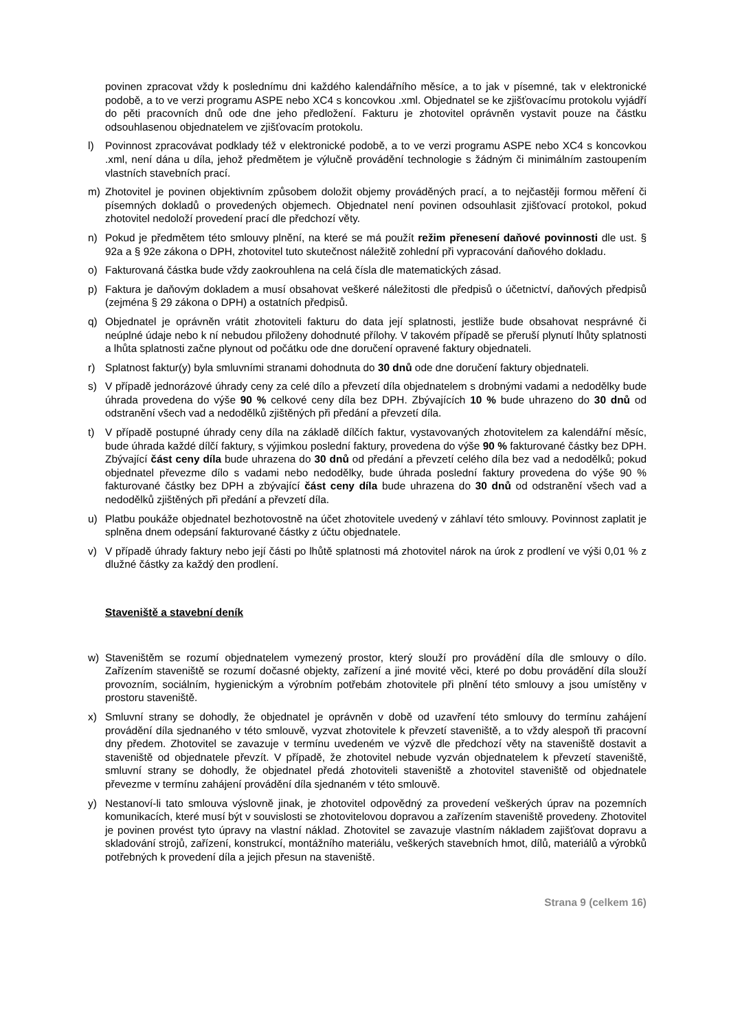povinen zpracovat vždy k poslednímu dni každého kalendářního měsíce, a to jak v písemné, tak v elektronické podobě, a to ve verzi programu ASPE nebo XC4 s koncovkou .xml. Objednatel se ke zjišťovacímu protokolu vyjádří do pěti pracovních dnů ode dne jeho předložení. Fakturu je zhotovitel oprávněn vystavit pouze na částku odsouhlasenou objednatelem ve zjišťovacím protokolu.
l) Povinnost zpracovávat podklady též v elektronické podobě, a to ve verzi programu ASPE nebo XC4 s koncovkou .xml, není dána u díla, jehož předmětem je výlučně provádění technologie s žádným či minimálním zastoupením vlastních stavebních prací.
m) Zhotovitel je povinen objektivním způsobem doložit objemy prováděných prací, a to nejčastěji formou měření či písemných dokladů o provedených objemech. Objednatel není povinen odsouhlasit zjišťovací protokol, pokud zhotovitel nedoloží provedení prací dle předchozí věty.
n) Pokud je předmětem této smlouvy plnění, na které se má použít režim přenesení daňové povinnosti dle ust. § 92a a § 92e zákona o DPH, zhotovitel tuto skutečnost náležitě zohlední při vypracování daňového dokladu.
o) Fakturovaná částka bude vždy zaokrouhlena na celá čísla dle matematických zásad.
p) Faktura je daňovým dokladem a musí obsahovat veškeré náležitosti dle předpisů o účetnictví, daňových předpisů (zejména § 29 zákona o DPH) a ostatních předpisů.
q) Objednatel je oprávněn vrátit zhotoviteli fakturu do data její splatnosti, jestliže bude obsahovat nesprávné či neúplné údaje nebo k ní nebudou přiloženy dohodnuté přílohy. V takovém případě se přeruší plynutí lhůty splatnosti a lhůta splatnosti začne plynout od počátku ode dne doručení opravené faktury objednateli.
r) Splatnost faktur(y) byla smluvními stranami dohodnuta do 30 dnů ode dne doručení faktury objednateli.
s) V případě jednorázové úhrady ceny za celé dílo a převzetí díla objednatelem s drobnými vadami a nedodělky bude úhrada provedena do výše 90 % celkové ceny díla bez DPH. Zbývajících 10 % bude uhrazeno do 30 dnů od odstranění všech vad a nedodělků zjištěných při předání a převzetí díla.
t) V případě postupné úhrady ceny díla na základě dílčích faktur, vystavovaných zhotovitelem za kalendářní měsíc, bude úhrada každé dílčí faktury, s výjimkou poslední faktury, provedena do výše 90 % fakturované částky bez DPH. Zbývající část ceny díla bude uhrazena do 30 dnů od předání a převzetí celého díla bez vad a nedodělků; pokud objednatel převezme dílo s vadami nebo nedodělky, bude úhrada poslední faktury provedena do výše 90 % fakturované částky bez DPH a zbývající část ceny díla bude uhrazena do 30 dnů od odstranění všech vad a nedodělků zjištěných při předání a převzetí díla.
u) Platbu poukáže objednatel bezhotovostně na účet zhotovitele uvedený v záhlaví této smlouvy. Povinnost zaplatit je splněna dnem odepsání fakturované částky z účtu objednatele.
v) V případě úhrady faktury nebo její části po lhůtě splatnosti má zhotovitel nárok na úrok z prodlení ve výši 0,01 % z dlužné částky za každý den prodlení.
Staveniště a stavební deník
w) Staveništěm se rozumí objednatelem vymezený prostor, který slouží pro provádění díla dle smlouvy o dílo. Zařízením staveniště se rozumí dočasné objekty, zařízení a jiné movité věci, které po dobu provádění díla slouží provozním, sociálním, hygienickým a výrobním potřebám zhotovitele při plnění této smlouvy a jsou umístěny v prostoru staveniště.
x) Smluvní strany se dohodly, že objednatel je oprávněn v době od uzavření této smlouvy do termínu zahájení provádění díla sjednaného v této smlouvě, vyzvat zhotovitele k převzetí staveniště, a to vždy alespoň tři pracovní dny předem. Zhotovitel se zavazuje v termínu uvedeném ve výzvě dle předchozí věty na staveniště dostavit a staveniště od objednatele převzít. V případě, že zhotovitel nebude vyzván objednatelem k převzetí staveniště, smluvní strany se dohodly, že objednatel předá zhotoviteli staveniště a zhotovitel staveniště od objednatele převezme v termínu zahájení provádění díla sjednaném v této smlouvě.
y) Nestanoví-li tato smlouva výslovně jinak, je zhotovitel odpovědný za provedení veškerých úprav na pozemních komunikacích, které musí být v souvislosti se zhotovitelovou dopravou a zařízením staveniště provedeny. Zhotovitel je povinen provést tyto úpravy na vlastní náklad. Zhotovitel se zavazuje vlastním nákladem zajišťovat dopravu a skladování strojů, zařízení, konstrukcí, montážního materiálu, veškerých stavebních hmot, dílů, materiálů a výrobků potřebných k provedení díla a jejich přesun na staveniště.
Strana 9 (celkem 16)